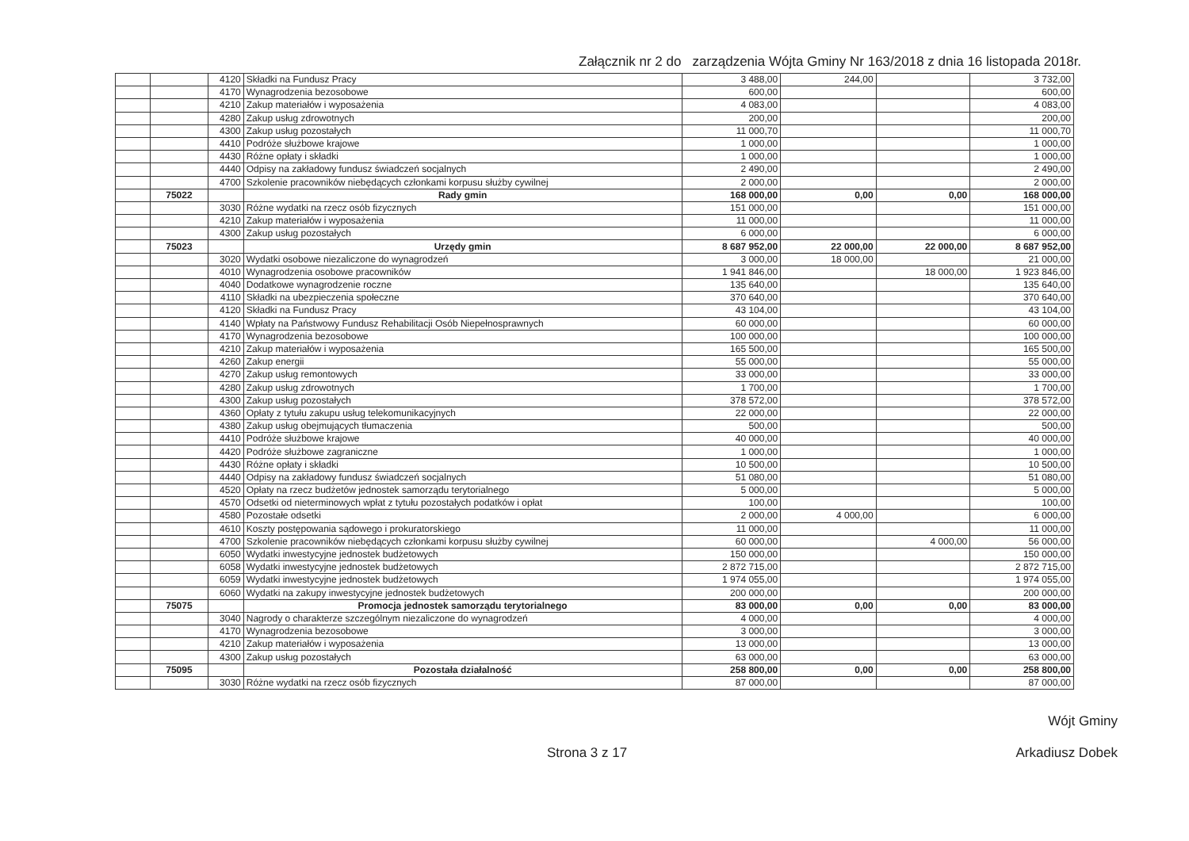Załącznik nr 2 do zarządzenia Wójta Gminy Nr 163/2018 z dnia 16 listopada 2018r.
| | | 4120 | Składki na Fundusz Pracy | 3 488,00 | 244,00 | | 3 732,00 |
| | | 4170 | Wynagrodzenia bezosobowe | 600,00 | | | 600,00 |
| | | 4210 | Zakup materiałów i wyposażenia | 4 083,00 | | | 4 083,00 |
| | | 4280 | Zakup usług zdrowotnych | 200,00 | | | 200,00 |
| | | 4300 | Zakup usług pozostałych | 11 000,70 | | | 11 000,70 |
| | | 4410 | Podróże służbowe krajowe | 1 000,00 | | | 1 000,00 |
| | | 4430 | Różne opłaty i składki | 1 000,00 | | | 1 000,00 |
| | | 4440 | Odpisy na zakładowy fundusz świadczeń socjalnych | 2 490,00 | | | 2 490,00 |
| | | 4700 | Szkolenie pracowników niebędących członkami korpusu służby cywilnej | 2 000,00 | | | 2 000,00 |
| | 75022 | | Rady gmin | 168 000,00 | 0,00 | 0,00 | 168 000,00 |
| | | 3030 | Różne wydatki na rzecz osób fizycznych | 151 000,00 | | | 151 000,00 |
| | | 4210 | Zakup materiałów i wyposażenia | 11 000,00 | | | 11 000,00 |
| | | 4300 | Zakup usług pozostałych | 6 000,00 | | | 6 000,00 |
| | 75023 | | Urzędy gmin | 8 687 952,00 | 22 000,00 | 22 000,00 | 8 687 952,00 |
| | | 3020 | Wydatki osobowe niezaliczone do wynagrodzeń | 3 000,00 | 18 000,00 | | 21 000,00 |
| | | 4010 | Wynagrodzenia osobowe pracowników | 1 941 846,00 | | 18 000,00 | 1 923 846,00 |
| | | 4040 | Dodatkowe wynagrodzenie roczne | 135 640,00 | | | 135 640,00 |
| | | 4110 | Składki na ubezpieczenia społeczne | 370 640,00 | | | 370 640,00 |
| | | 4120 | Składki na Fundusz Pracy | 43 104,00 | | | 43 104,00 |
| | | 4140 | Wpłaty na Państwowy Fundusz Rehabilitacji Osób Niepełnosprawnych | 60 000,00 | | | 60 000,00 |
| | | 4170 | Wynagrodzenia bezosobowe | 100 000,00 | | | 100 000,00 |
| | | 4210 | Zakup materiałów i wyposażenia | 165 500,00 | | | 165 500,00 |
| | | 4260 | Zakup energii | 55 000,00 | | | 55 000,00 |
| | | 4270 | Zakup usług remontowych | 33 000,00 | | | 33 000,00 |
| | | 4280 | Zakup usług zdrowotnych | 1 700,00 | | | 1 700,00 |
| | | 4300 | Zakup usług pozostałych | 378 572,00 | | | 378 572,00 |
| | | 4360 | Opłaty z tytułu zakupu usług telekomunikacyjnych | 22 000,00 | | | 22 000,00 |
| | | 4380 | Zakup usług obejmujących tłumaczenia | 500,00 | | | 500,00 |
| | | 4410 | Podróże służbowe krajowe | 40 000,00 | | | 40 000,00 |
| | | 4420 | Podróże służbowe zagraniczne | 1 000,00 | | | 1 000,00 |
| | | 4430 | Różne opłaty i składki | 10 500,00 | | | 10 500,00 |
| | | 4440 | Odpisy na zakładowy fundusz świadczeń socjalnych | 51 080,00 | | | 51 080,00 |
| | | 4520 | Opłaty na rzecz budżetów jednostek samorządu terytorialnego | 5 000,00 | | | 5 000,00 |
| | | 4570 | Odsetki od nieterminowych wpłat z tytułu pozostałych podatków i opłat | 100,00 | | | 100,00 |
| | | 4580 | Pozostałe odsetki | 2 000,00 | 4 000,00 | | 6 000,00 |
| | | 4610 | Koszty postępowania sądowego i prokuratorskiego | 11 000,00 | | | 11 000,00 |
| | | 4700 | Szkolenie pracowników niebędących członkami korpusu służby cywilnej | 60 000,00 | | 4 000,00 | 56 000,00 |
| | | 6050 | Wydatki inwestycyjne jednostek budżetowych | 150 000,00 | | | 150 000,00 |
| | | 6058 | Wydatki inwestycyjne jednostek budżetowych | 2 872 715,00 | | | 2 872 715,00 |
| | | 6059 | Wydatki inwestycyjne jednostek budżetowych | 1 974 055,00 | | | 1 974 055,00 |
| | | 6060 | Wydatki na zakupy inwestycyjne jednostek budżetowych | 200 000,00 | | | 200 000,00 |
| | 75075 | | Promocja jednostek samorządu terytorialnego | 83 000,00 | 0,00 | 0,00 | 83 000,00 |
| | | 3040 | Nagrody o charakterze szczególnym niezaliczone do wynagrodzeń | 4 000,00 | | | 4 000,00 |
| | | 4170 | Wynagrodzenia bezosobowe | 3 000,00 | | | 3 000,00 |
| | | 4210 | Zakup materiałów i wyposażenia | 13 000,00 | | | 13 000,00 |
| | | 4300 | Zakup usług pozostałych | 63 000,00 | | | 63 000,00 |
| | 75095 | | Pozostała działalność | 258 800,00 | 0,00 | 0,00 | 258 800,00 |
| | | 3030 | Różne wydatki na rzecz osób fizycznych | 87 000,00 | | | 87 000,00 |
Strona 3 z 17
Wójt Gminy
Arkadiusz Dobek